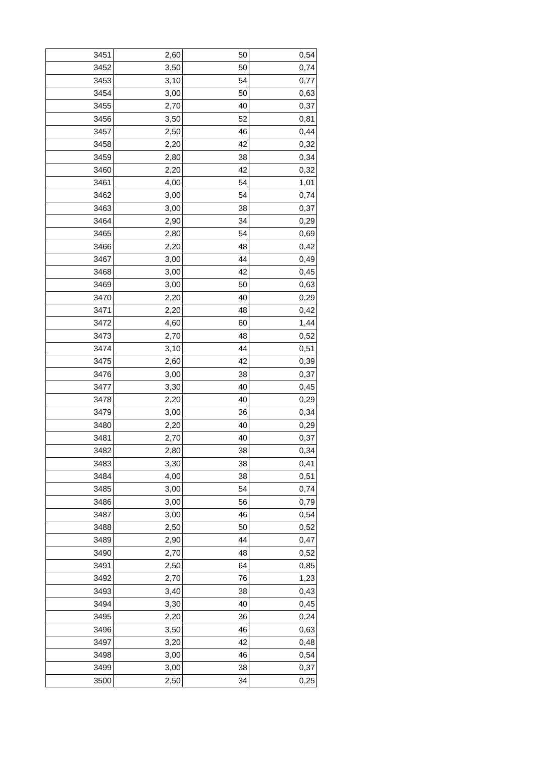| 3451 | 2,60 | 50 | 0,54 |
| 3452 | 3,50 | 50 | 0,74 |
| 3453 | 3,10 | 54 | 0,77 |
| 3454 | 3,00 | 50 | 0,63 |
| 3455 | 2,70 | 40 | 0,37 |
| 3456 | 3,50 | 52 | 0,81 |
| 3457 | 2,50 | 46 | 0,44 |
| 3458 | 2,20 | 42 | 0,32 |
| 3459 | 2,80 | 38 | 0,34 |
| 3460 | 2,20 | 42 | 0,32 |
| 3461 | 4,00 | 54 | 1,01 |
| 3462 | 3,00 | 54 | 0,74 |
| 3463 | 3,00 | 38 | 0,37 |
| 3464 | 2,90 | 34 | 0,29 |
| 3465 | 2,80 | 54 | 0,69 |
| 3466 | 2,20 | 48 | 0,42 |
| 3467 | 3,00 | 44 | 0,49 |
| 3468 | 3,00 | 42 | 0,45 |
| 3469 | 3,00 | 50 | 0,63 |
| 3470 | 2,20 | 40 | 0,29 |
| 3471 | 2,20 | 48 | 0,42 |
| 3472 | 4,60 | 60 | 1,44 |
| 3473 | 2,70 | 48 | 0,52 |
| 3474 | 3,10 | 44 | 0,51 |
| 3475 | 2,60 | 42 | 0,39 |
| 3476 | 3,00 | 38 | 0,37 |
| 3477 | 3,30 | 40 | 0,45 |
| 3478 | 2,20 | 40 | 0,29 |
| 3479 | 3,00 | 36 | 0,34 |
| 3480 | 2,20 | 40 | 0,29 |
| 3481 | 2,70 | 40 | 0,37 |
| 3482 | 2,80 | 38 | 0,34 |
| 3483 | 3,30 | 38 | 0,41 |
| 3484 | 4,00 | 38 | 0,51 |
| 3485 | 3,00 | 54 | 0,74 |
| 3486 | 3,00 | 56 | 0,79 |
| 3487 | 3,00 | 46 | 0,54 |
| 3488 | 2,50 | 50 | 0,52 |
| 3489 | 2,90 | 44 | 0,47 |
| 3490 | 2,70 | 48 | 0,52 |
| 3491 | 2,50 | 64 | 0,85 |
| 3492 | 2,70 | 76 | 1,23 |
| 3493 | 3,40 | 38 | 0,43 |
| 3494 | 3,30 | 40 | 0,45 |
| 3495 | 2,20 | 36 | 0,24 |
| 3496 | 3,50 | 46 | 0,63 |
| 3497 | 3,20 | 42 | 0,48 |
| 3498 | 3,00 | 46 | 0,54 |
| 3499 | 3,00 | 38 | 0,37 |
| 3500 | 2,50 | 34 | 0,25 |